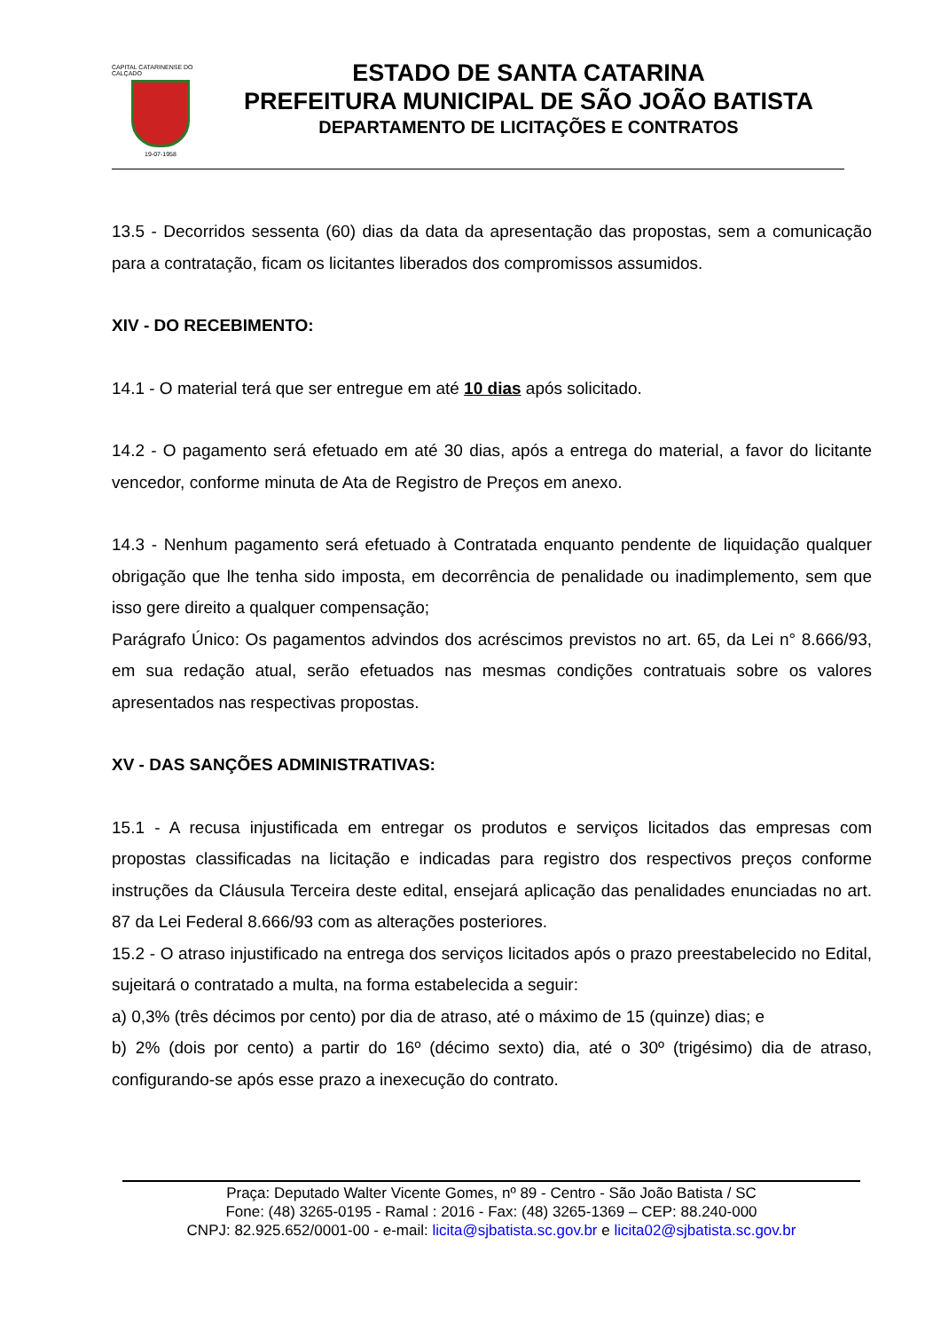CAPITAL CATARINENSE DO CALÇADO
19-07-1958
ESTADO DE SANTA CATARINA
PREFEITURA MUNICIPAL DE SÃO JOÃO BATISTA
DEPARTAMENTO DE LICITAÇÕES E CONTRATOS
13.5 - Decorridos sessenta (60) dias da data da apresentação das propostas, sem a comunicação para a contratação, ficam os licitantes liberados dos compromissos assumidos.
XIV - DO RECEBIMENTO:
14.1 - O material terá que ser entregue em até 10 dias após solicitado.
14.2 - O pagamento será efetuado em até 30 dias, após a entrega do material, a favor do licitante vencedor, conforme minuta de Ata de Registro de Preços em anexo.
14.3 - Nenhum pagamento será efetuado à Contratada enquanto pendente de liquidação qualquer obrigação que lhe tenha sido imposta, em decorrência de penalidade ou inadimplemento, sem que isso gere direito a qualquer compensação;
Parágrafo Único: Os pagamentos advindos dos acréscimos previstos no art. 65, da Lei n° 8.666/93, em sua redação atual, serão efetuados nas mesmas condições contratuais sobre os valores apresentados nas respectivas propostas.
XV - DAS SANÇÕES ADMINISTRATIVAS:
15.1 - A recusa injustificada em entregar os produtos e serviços licitados das empresas com propostas classificadas na licitação e indicadas para registro dos respectivos preços conforme instruções da Cláusula Terceira deste edital, ensejará aplicação das penalidades enunciadas no art. 87 da Lei Federal 8.666/93 com as alterações posteriores.
15.2 - O atraso injustificado na entrega dos serviços licitados após o prazo preestabelecido no Edital, sujeitará o contratado a multa, na forma estabelecida a seguir:
a) 0,3% (três décimos por cento) por dia de atraso, até o máximo de 15 (quinze) dias; e
b) 2% (dois por cento) a partir do 16º (décimo sexto) dia, até o 30º (trigésimo) dia de atraso, configurando-se após esse prazo a inexecução do contrato.
Praça: Deputado Walter Vicente Gomes, nº 89 - Centro - São João Batista / SC
Fone: (48) 3265-0195 - Ramal : 2016 - Fax: (48) 3265-1369 – CEP: 88.240-000
CNPJ: 82.925.652/0001-00 - e-mail: licita@sjbatista.sc.gov.br e licita02@sjbatista.sc.gov.br